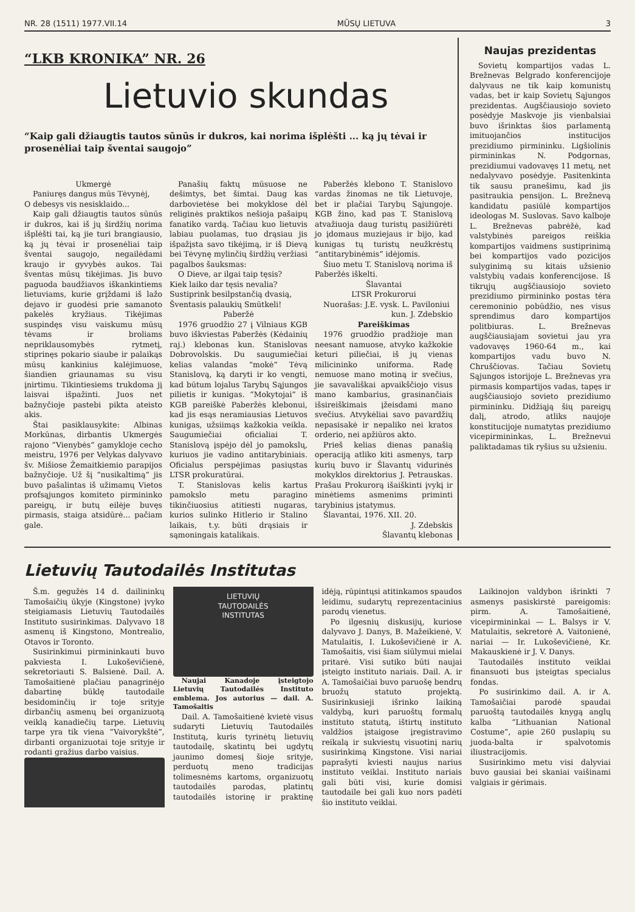NR. 28 (1511) 1977.VII.14 MŪSŲ LIETUVA 3
“LKB KRONIKA” NR. 26
Lietuvio skundas
“Kaip gali džiaugtis tautos sūnūs ir dukros, kai norima išplėšti ... ką jų tėvai ir prosenėliai taip šventai saugojo”
Ukmergė
Paniuręs dangus mūs Tėvynėj,
O debesys vis nesisklaido...
Kaip gali džiaugtis tautos sūnūs ir dukros, kai iš jų širdžių norima išplėšti tai, ką jie turi brangiausio, ką jų tėvai ir prosenėliai taip šventai saugojo, negailėdami kraujo ir gyvybės aukos. Tai šventas mūsų tikėjimas. Jis buvo paguoda baudžiavos iškankintiems lietuviams, kurie grįždami iš lažo dejavo ir guodėsi prie samanoto pakelės kryžiaus. Tikėjimas suspindęs visu vaiskumu mūsų tėvams ir broliams nepriklausomybės rytmetį, stiprinęs pokario siaube ir palaikąs mūsų kankinius kalėjimuose, šiandien griaunamas su visu įnirtimu. Tikintiesiems trukdoma jį laisvai išpažinti. Juos net bažnyčioje pastebi pikta ateisto akis.
Štai pasiklausykite: Albinas Morkūnas, dirbantis Ukmergės rajono “Vienybės” gamykloje cecho meistru, 1976 per Velykas dalyvavo šv. Mišiose Žemaitkiemio parapijos bažnyčioje. Už šį “nusikaltimą” jis buvo pašalintas iš užimamų Vietos profsąjungos komiteto pirmininko pareigų, ir butų eilėje buvęs pirmasis, staiga atsidūrė... pačiam gale.
Panašių faktų mūsuose ne dešimtys, bet šimtai. Daug kas darbovietėse bei mokyklose dėl religinės praktikos nešioja pašaipų fanatiko vardą. Tačiau kuo lietuvis labiau puolamas, tuo drąsiau jis išpažįsta savo tikėjimą, ir iš Dievą bei Tėvynę mylinčių širdžių veržiasi pagalbos šauksmas:
O Dieve, ar ilgai taip tęsis?
Kiek laiko dar tęsis nevalia?
Sustiprink besilpstančią dvasią,
Šventasis palaukių Smūtkeli!
Paberžė
1976 gruodžio 27 į Vilniaus KGB buvo iškviestas Paberžės (Kėdainių raj.) klebonas kun. Stanislovas Dobrovolskis. Du saugumiečiai kelias valandas “mokė” Tėvą Stanislovą, ką daryti ir ko vengti, kad būtum lojalus Tarybų Sąjungos pilietis ir kunigas. “Mokytojai” iš KGB pareiškė Paberžės klebonui, kad jis esąs neramiausias Lietuvos kunigas, užsiimąs kažkokia veikla. Saugumiečiai oficialiai T. Stanislovą įspėjo dėl jo pamokslų, kuriuos jie vadino antitarybiniais. Oficialus perspėjimas pasiųstas LTSR prokuratūrai.
T. Stanislovas kelis kartus pamokslo metu paragino tikinčiuosius atitiesti nugaras, kurios sulinko Hitlerio ir Stalino laikais, t.y. būti drąsiais ir sąmoningais katalikais.
Paberžės klebono T. Stanislovo vardas žinomas ne tik Lietuvoje, bet ir plačiai Tarybų Sąjungoje. KGB žino, kad pas T. Stanislovą atvažiuoja daug turistų pasižiūrėti jo įdomaus muziejaus ir bijo, kad kunigas tų turistų neužkrėstų “antitarybinėmis” idėjomis.
Šiuo metu T. Stanislovą norima iš Paberžės iškelti.
Šlavantai
LTSR Prokurorui
Nuorašas: J.E. vysk. L. Paviloniui
kun. J. Zdebskio
Pareiškimas
1976 gruodžio pradžioje man neesant namuose, atvyko kažkokie keturi piliečiai, iš jų vienas milicininko uniforma. Radę nemuose mano motiną ir svečius, jie savavališkai apvaikščiojo visus mano kambarius, grasinančiais išsireiškimais įžeisdami mano svečius. Atvykėliai savo pavardžių nepasisakė ir nepaliko nei kratos orderio, nei apžiūros akto.
Prieš kelias dienas panašią operaciją atliko kiti asmenys, tarp kurių buvo ir Šlavantų vidurinės mokyklos direktorius J. Petrauskas. Prašau Prokurorą išaiškinti įvykį ir minėtiems asmenims priminti tarybinius įstatymus.
Šlavantai, 1976. XII. 20.
J. Zdebskis
Šlavantų klebonas
Naujas prezidentas
Sovietų kompartijos vadas L. Brežnevas Belgrado konferencijoje dalyvaus ne tik kaip komunistų vadas, bet ir kaip Sovietų Sąjungos prezidentas. Augščiausiojo sovieto posėdyje Maskvoje jis vienbalsiai buvo išrinktas šios parlamentą imituojančios institucijos prezidiumo pirmininku. Ligšiolinis pirmininkas N. Podgornas, prezidiumui vadovavęs 11 metų, net nedalyvavo posėdyje. Pasitenkinta tik sausu pranešimu, kad jis pasitraukia pensijon. L. Brežnevą kandidatu pasiūlė kompartijos ideologas M. Suslovas. Savo kalboje L. Brežnevas pabrėžė, kad valstybinės pareigos reiškia kompartijos vaidmens sustiprinimą bei kompartijos vado pozicijos sulyginimą su kitais užsienio valstybių vadais konferencijose. Iš tikrųjų augščiausiojo sovieto prezidiumo pirmininko postas tėra ceremoninio pobūdžio, nes visus sprendimus daro kompartijos politbiuras. L. Brežnevas augščiausiajam sovietui jau yra vadovavęs 1960-64 m., kai kompartijos vadu buvo N. Chruščiovas. Tačiau Sovietų Sąjungos istorijoje L. Brežnevas yra pirmasis kompartijos vadas, tapęs ir augščiausiojo sovieto prezidiumo pirmininku. Didžiąją šių pareigų dalį, atrodo, atliks naujoje konstitucijoje numatytas prezidiumo vicepirmininkas, L. Brežnevui paliktadamas tik ryšius su užsieniu.
Lietuvių Tautodailės Institutas
Š.m. gegužės 14 d. dailininkų Tamošaičių ūkyje (Kingstone) įvyko steigiamasis Lietuvių Tautodailės Instituto susirinkimas. Dalyvavo 18 asmenų iš Kingstono, Montrealio, Otavos ir Toronto.
Susirinkimui pirmininkauti buvo pakviesta I. Lukoševičienė, sekretoriauti S. Balsienė. Dail. A. Tamošaitienė plačiau panagrinėjo dabartinę būklę tautodaile besidominčių ir toje srityje dirbančių asmenų bei organizuotą veiklą kanadiečių tarpe. Lietuvių tarpe yra tik viena “Vaivorykštė”, dirbanti organizuotai toje srityje ir rodanti gražius darbo vaisius.
LIETUVIŲ
TAUTODAILĖS
INSTITUTAS
Naujai Kanadoje įsteigtojo Lietuvių Tautodailės Instituto emblema. Jos autorius — dail. A. Tamošaitis
Dail. A. Tamošaitienė kvietė visus sudaryti Lietuvių Tautodailės Institutą, kuris tyrinėtų lietuvių tautodailę, skatintų bei ugdytų jaunimo domesį šioje srityje, perduotų meno tradicijas tolimesnėms kartoms, organizuotų tautodailės parodas, platintų tautodailės istorinę ir praktinę idėją, rūpintųsi atitinkamos spaudos leidimu, sudarytų reprezentacinius parodų vienetus.
Po ilgesnių diskusijų, kuriose dalyvavo J. Danys, B. Mažeikienė, V. Matulaitis, I. Lukoševičienė ir A. Tamošaitis, visi šiam siūlymui mielai pritarė. Visi sutiko būti naujai įsteigto instituto nariais. Dail. A. ir A. Tamošaičiai buvo paruošę bendrų bruožų statuto projektą. Susirinkusieji išrinko laikiną valdybą, kuri paruoštų formalų instituto statutą, ištirtų instituto valdžios įstaigose įregistravimo reikalą ir sukviestų visuotinį narių susirinkimą Kingstone. Visi nariai paprašyti kviesti naujus narius instituto veiklai. Instituto nariais gali būti visi, kurie domisi tautodaile bei gali kuo nors padėti šio instituto veiklai.
Laikinojon valdybon išrinkti 7 asmenys pasiskirstė pareigomis: pirm. A. Tamošaitienė, vicepirmininkai — L. Balsys ir V. Matulaitis, sekretorė A. Vaitonienė, nariai — Ir. Lukoševičienė, Kr. Makauskienė ir J. V. Danys.
Tautodailės instituto veiklai finansuoti bus įsteigtas specialus fondas.
Po susirinkimo dail. A. ir A. Tamošaičiai parodė spaudai paruoštą tautodailės knygą anglų kalba “Lithuanian National Costume”, apie 260 puslapių su juoda-balta ir spalvotomis iliustracijomis.
Susirinkimo metu visi dalyviai buvo gausiai bei skaniai vaišinami valgiais ir gėrimais.